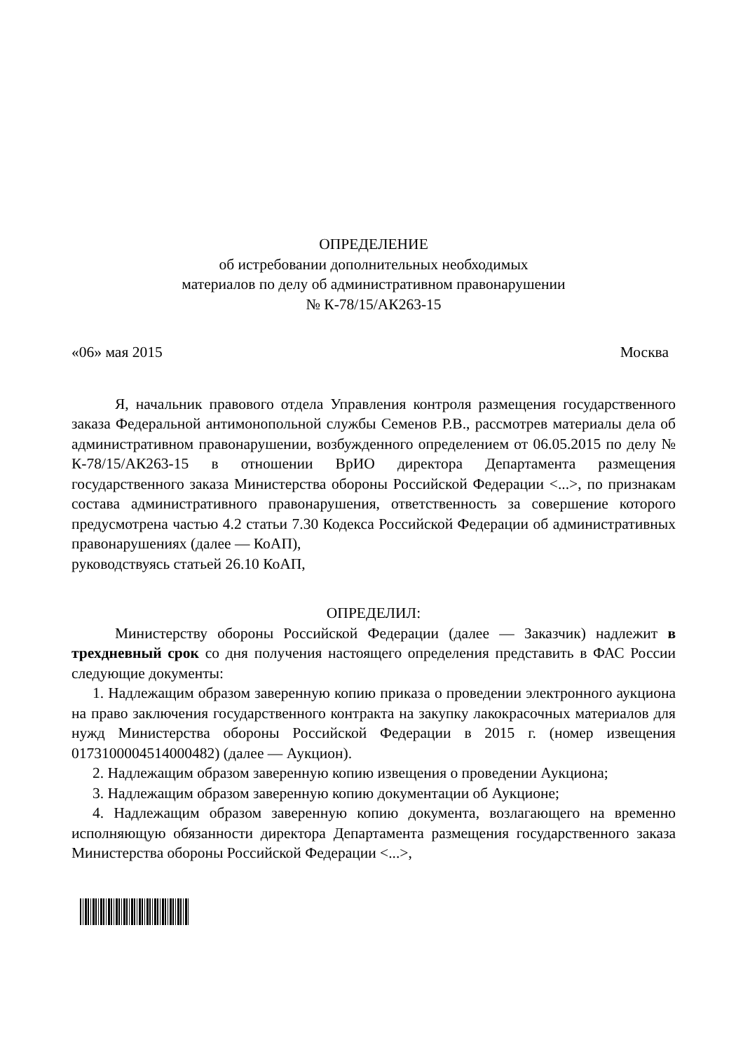ОПРЕДЕЛЕНИЕ
об истребовании дополнительных необходимых
материалов по делу об административном правонарушении
№ К-78/15/АК263-15
«06» мая 2015 Москва
Я, начальник правового отдела Управления контроля размещения государственного заказа Федеральной антимонопольной службы Семенов Р.В., рассмотрев материалы дела об административном правонарушении, возбужденного определением от 06.05.2015 по делу № К-78/15/АК263-15 в отношении ВрИО директора Департамента размещения государственного заказа Министерства обороны Российской Федерации <...>, по признакам состава административного правонарушения, ответственность за совершение которого предусмотрена частью 4.2 статьи 7.30 Кодекса Российской Федерации об административных правонарушениях (далее — КоАП),
руководствуясь статьей 26.10 КоАП,
ОПРЕДЕЛИЛ:
Министерству обороны Российской Федерации (далее — Заказчик) надлежит в трехдневный срок со дня получения настоящего определения представить в ФАС России следующие документы:
1. Надлежащим образом заверенную копию приказа о проведении электронного аукциона на право заключения государственного контракта на закупку лакокрасочных материалов для нужд Министерства обороны Российской Федерации в 2015 г. (номер извещения 0173100004514000482) (далее — Аукцион).
2. Надлежащим образом заверенную копию извещения о проведении Аукциона;
3. Надлежащим образом заверенную копию документации об Аукционе;
4. Надлежащим образом заверенную копию документа, возлагающего на временно исполняющую обязанности директора Департамента размещения государственного заказа Министерства обороны Российской Федерации <...>,